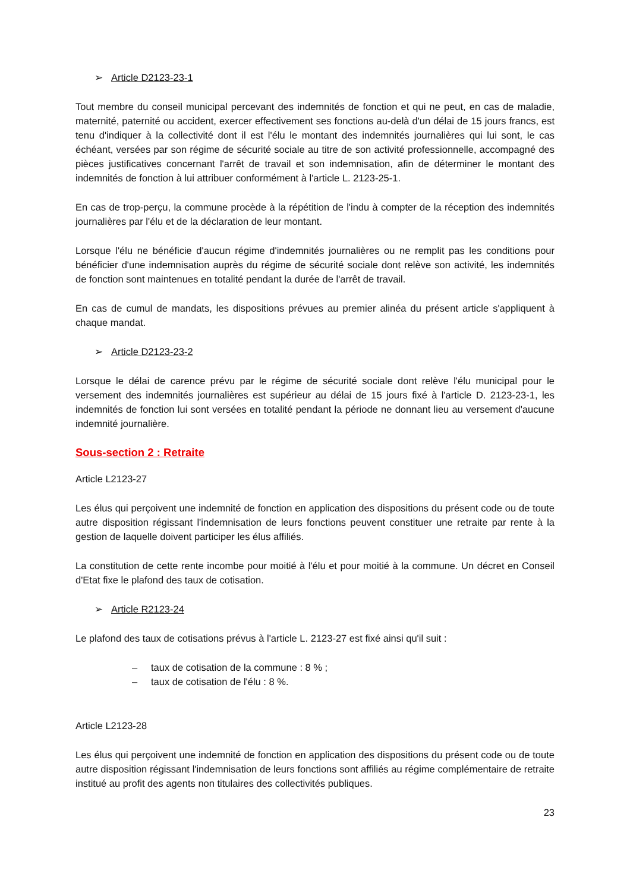➢ Article D2123-23-1
Tout membre du conseil municipal percevant des indemnités de fonction et qui ne peut, en cas de maladie, maternité, paternité ou accident, exercer effectivement ses fonctions au-delà d'un délai de 15 jours francs, est tenu d'indiquer à la collectivité dont il est l'élu le montant des indemnités journalières qui lui sont, le cas échéant, versées par son régime de sécurité sociale au titre de son activité professionnelle, accompagné des pièces justificatives concernant l'arrêt de travail et son indemnisation, afin de déterminer le montant des indemnités de fonction à lui attribuer conformément à l'article L. 2123-25-1.
En cas de trop-perçu, la commune procède à la répétition de l'indu à compter de la réception des indemnités journalières par l'élu et de la déclaration de leur montant.
Lorsque l'élu ne bénéficie d'aucun régime d'indemnités journalières ou ne remplit pas les conditions pour bénéficier d'une indemnisation auprès du régime de sécurité sociale dont relève son activité, les indemnités de fonction sont maintenues en totalité pendant la durée de l'arrêt de travail.
En cas de cumul de mandats, les dispositions prévues au premier alinéa du présent article s'appliquent à chaque mandat.
➢ Article D2123-23-2
Lorsque le délai de carence prévu par le régime de sécurité sociale dont relève l'élu municipal pour le versement des indemnités journalières est supérieur au délai de 15 jours fixé à l'article D. 2123-23-1, les indemnités de fonction lui sont versées en totalité pendant la période ne donnant lieu au versement d'aucune indemnité journalière.
Sous-section 2 : Retraite
Article L2123-27
Les élus qui perçoivent une indemnité de fonction en application des dispositions du présent code ou de toute autre disposition régissant l'indemnisation de leurs fonctions peuvent constituer une retraite par rente à la gestion de laquelle doivent participer les élus affiliés.
La constitution de cette rente incombe pour moitié à l'élu et pour moitié à la commune. Un décret en Conseil d'Etat fixe le plafond des taux de cotisation.
➢ Article R2123-24
Le plafond des taux de cotisations prévus à l'article L. 2123-27 est fixé ainsi qu'il suit :
– taux de cotisation de la commune : 8 % ;
– taux de cotisation de l'élu : 8 %.
Article L2123-28
Les élus qui perçoivent une indemnité de fonction en application des dispositions du présent code ou de toute autre disposition régissant l'indemnisation de leurs fonctions sont affiliés au régime complémentaire de retraite institué au profit des agents non titulaires des collectivités publiques.
23